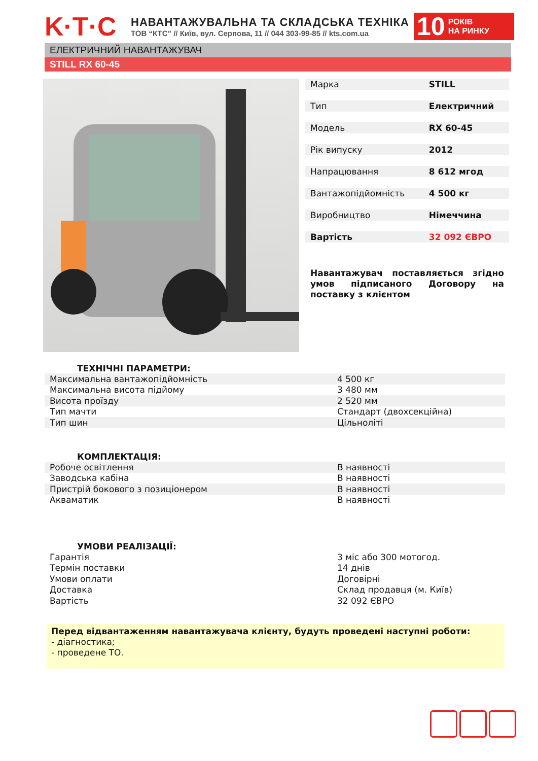K·T·C
НАВАНТАЖУВАЛЬНА ТА СКЛАДСЬКА ТЕХНІКА
ТОВ “КТС” // Київ, вул. Серпова, 11 // 044 303-99-85 // kts.com.ua
10 РОКІВ
НА РИНКУ
ЕЛЕКТРИЧНИЙ НАВАНТАЖУВАЧ
STILL RX 60-45
| Марка | STILL |
| Тип | Електричний |
| Модель | RX 60-45 |
| Рік випуску | 2012 |
| Напрацювання | 8 612 мгод |
| Вантажопідйомність | 4 500 кг |
| Виробництво | Німеччина |
| Вартість | 32 092 ЄВРО |
Навантажувач поставляється згідно умов підписаного Договору на поставку з клієнтом
ТЕХНІЧНІ ПАРАМЕТРИ:
| Максимальна вантажопідйомність | 4 500 кг |
| Максимальна висота підйому | 3 480 мм |
| Висота проїзду | 2 520 мм |
| Тип мачти | Стандарт (двохсекційна) |
| Тип шин | Цільноліті |
КОМПЛЕКТАЦІЯ:
| Робоче освітлення | В наявності |
| Заводська кабіна | В наявності |
| Пристрій бокового з позиціонером | В наявності |
| Акваматик | В наявності |
УМОВИ РЕАЛІЗАЦІЇ:
| Гарантія | 3 міс або 300 мотогод. |
| Термін поставки | 14 днів |
| Умови оплати | Договірні |
| Доставка | Склад продавця (м. Київ) |
| Вартість | 32 092 ЄВРО |
Перед відвантаженням навантажувача клієнту, будуть проведені наступні роботи:
- діагностика;
- проведене ТО.